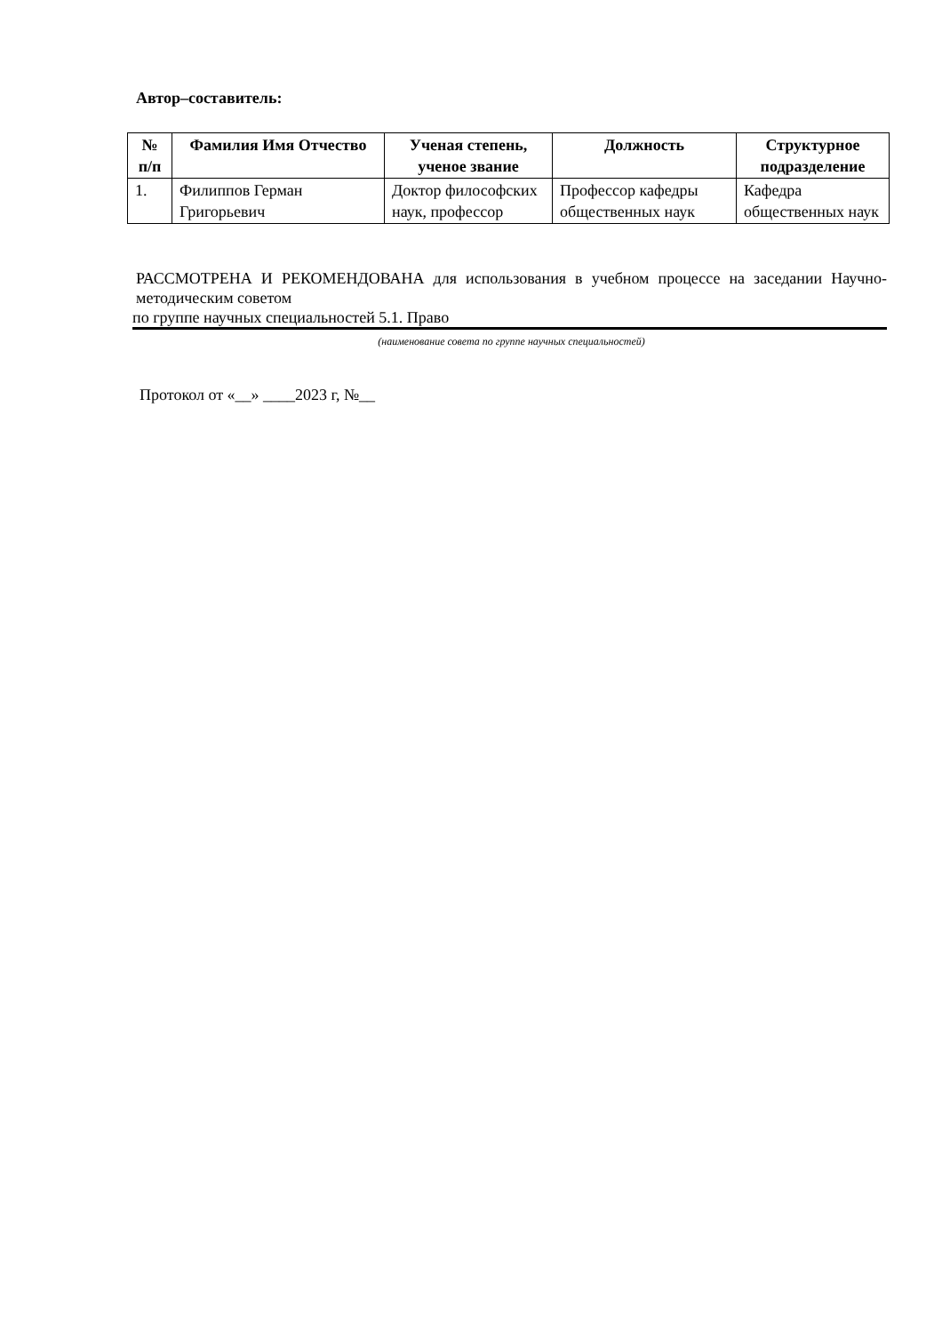Автор–составитель:
| № п/п | Фамилия Имя Отчество | Ученая степень, ученое звание | Должность | Структурное подразделение |
| --- | --- | --- | --- | --- |
| 1. | Филиппов Герман Григорьевич | Доктор философских наук, профессор | Профессор кафедры общественных наук | Кафедра общественных наук |
РАССМОТРЕНА И РЕКОМЕНДОВАНА для использования в учебном процессе на заседании Научно-методическим советом
по группе научных специальностей 5.1. Право
(наименование совета по группе научных специальностей)
Протокол от «__» ____2023 г, №__